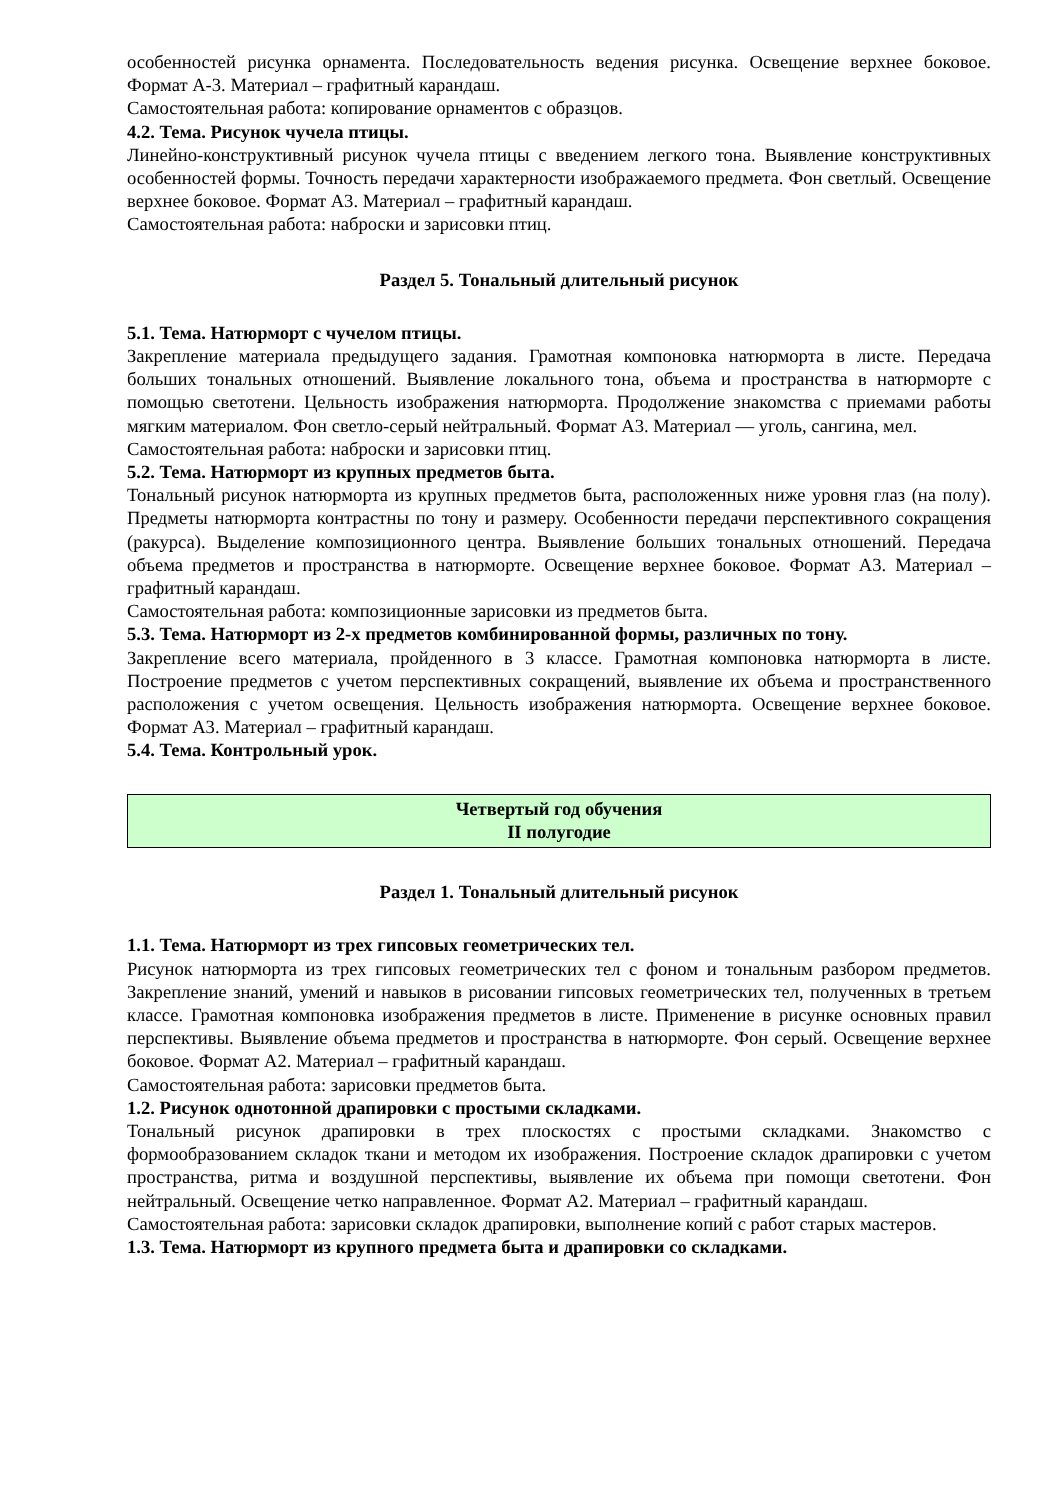особенностей рисунка орнамента. Последовательность ведения рисунка. Освещение верхнее боковое. Формат А-3. Материал – графитный карандаш.
Самостоятельная работа: копирование орнаментов с образцов.
4.2. Тема. Рисунок чучела птицы.
Линейно-конструктивный рисунок чучела птицы с введением легкого тона. Выявление конструктивных особенностей формы. Точность передачи характерности изображаемого предмета. Фон светлый. Освещение верхнее боковое. Формат А3. Материал – графитный карандаш.
Самостоятельная работа: наброски и зарисовки птиц.
Раздел 5. Тональный длительный рисунок
5.1. Тема. Натюрморт с чучелом птицы.
Закрепление материала предыдущего задания. Грамотная компоновка натюрморта в листе. Передача больших тональных отношений. Выявление локального тона, объема и пространства в натюрморте с помощью светотени. Цельность изображения натюрморта. Продолжение знакомства с приемами работы мягким материалом. Фон светло-серый нейтральный. Формат А3. Материал — уголь, сангина, мел.
Самостоятельная работа: наброски и зарисовки птиц.
5.2. Тема. Натюрморт из крупных предметов быта.
Тональный рисунок натюрморта из крупных предметов быта, расположенных ниже уровня глаз (на полу). Предметы натюрморта контрастны по тону и размеру. Особенности передачи перспективного сокращения (ракурса). Выделение композиционного центра. Выявление больших тональных отношений. Передача объема предметов и пространства в натюрморте. Освещение верхнее боковое. Формат А3. Материал – графитный карандаш.
Самостоятельная работа: композиционные зарисовки из предметов быта.
5.3. Тема. Натюрморт из 2-х предметов комбинированной формы, различных по тону.
Закрепление всего материала, пройденного в 3 классе. Грамотная компоновка натюрморта в листе. Построение предметов с учетом перспективных сокращений, выявление их объема и пространственного расположения с учетом освещения. Цельность изображения натюрморта. Освещение верхнее боковое. Формат А3. Материал – графитный карандаш.
5.4. Тема. Контрольный урок.
Четвертый год обучения
II полугодие
Раздел 1. Тональный длительный рисунок
1.1. Тема. Натюрморт из трех гипсовых геометрических тел.
Рисунок натюрморта из трех гипсовых геометрических тел с фоном и тональным разбором предметов. Закрепление знаний, умений и навыков в рисовании гипсовых геометрических тел, полученных в третьем классе. Грамотная компоновка изображения предметов в листе. Применение в рисунке основных правил перспективы. Выявление объема предметов и пространства в натюрморте. Фон серый. Освещение верхнее боковое. Формат А2. Материал – графитный карандаш.
Самостоятельная работа: зарисовки предметов быта.
1.2. Рисунок однотонной драпировки с простыми складками.
Тональный рисунок драпировки в трех плоскостях с простыми складками. Знакомство с формообразованием складок ткани и методом их изображения. Построение складок драпировки с учетом пространства, ритма и воздушной перспективы, выявление их объема при помощи светотени. Фон нейтральный. Освещение четко направленное. Формат А2. Материал – графитный карандаш.
Самостоятельная работа: зарисовки складок драпировки, выполнение копий с работ старых мастеров.
1.3. Тема. Натюрморт из крупного предмета быта и драпировки со складками.